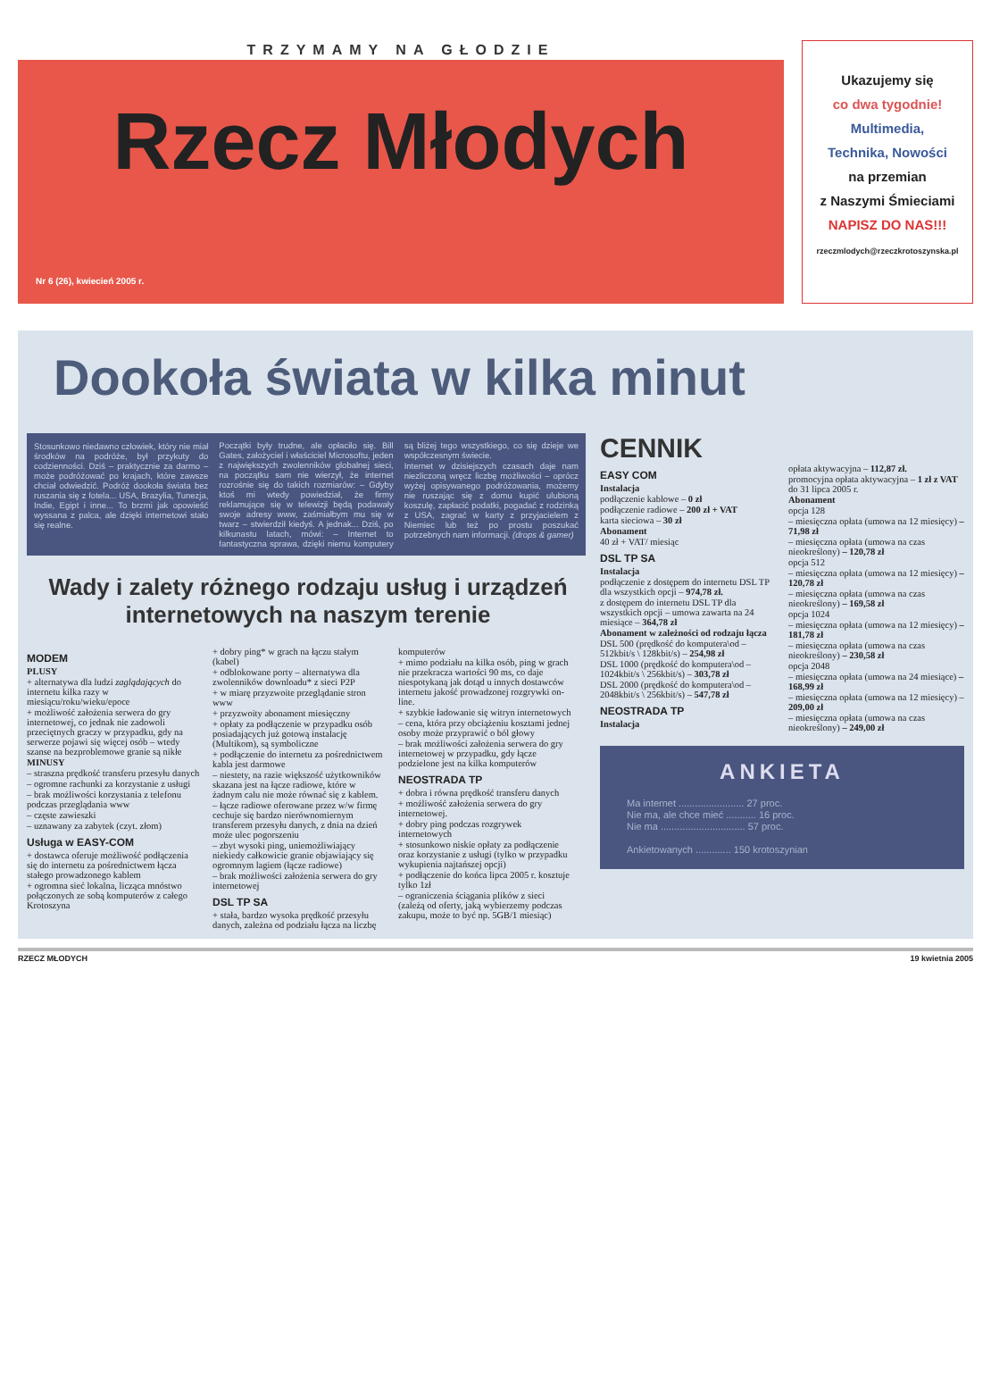TRZYMAMY NA GŁODZIE
Rzecz Młodych
Nr 6 (26), kwiecień 2005 r.
Ukazujemy się
co dwa tygodnie!
Multimedia,
Technika, Nowości
na przemian
z Naszymi Śmieciami
NAPISZ DO NAS!!!
rzeczmlodych@rzeczkrotoszynska.pl
Dookoła świata w kilka minut
Stosunkowo niedawno człowiek, który nie miał środków na podróże, był przykuty do codzienności. Dziś – praktycznie za darmo – może podróżować po krajach, które zawsze chciał odwiedzić. Podróż dookoła świata bez ruszania się z fotela... USA, Brazylia, Tunezja, Indie, Egipt i inne... To brzmi jak opowieść wyssana z palca, ale dzięki internetowi stało się realne.
Początki były trudne, ale opłaciło się. Bill Gates, założyciel i właściciel Microsoftu, jeden z największych zwolenników globalnej sieci, na początku sam nie wierzył, że internet rozrośnie się do takich rozmiarów: – Gdyby ktoś mi wtedy powiedział, że firmy reklamujące się w telewizji będą podawały swoje adresy www, zaśmiałbym mu się w twarz – stwierdził kiedyś. A jednak... Dziś, po kilkunastu latach, mówi: – Internet to fantastyczna sprawa, dzięki niemu komputery są bliżej tego wszystkiego, co się dzieje we współczesnym świecie.
Internet w dzisiejszych czasach daje nam niezliczoną wręcz liczbę możliwości – oprócz wyżej opisywanego podróżowania, możemy nie ruszając się z domu kupić ulubioną koszulę, zapłacić podatki, pogadać z rodzinką z USA, zagrać w karty z przyjacielem z Niemiec lub też po prostu poszukać potrzebnych nam informacji. (drops & gamer)
Wady i zalety różnego rodzaju usług i urządzeń internetowych na naszym terenie
MODEM
PLUSY
+ alternatywa dla ludzi zaglądających do internetu kilka razy w miesiącu/roku/wieku/epoce
+ możliwość założenia serwera do gry internetowej, co jednak nie zadowoli przeciętnych graczy w przypadku, gdy na serwerze pojawi się więcej osób – wtedy szanse na bezproblemowe granie są nikłe
MINUSY
– straszna prędkość transferu przesyłu danych
– ogromne rachunki za korzystanie z usługi
– brak możliwości korzystania z telefonu podczas przeglądania www
– częste zawieszki
– uznawany za zabytek (czyt. złom)
Usługa w EASY-COM
+ dostawca oferuje możliwość podłączenia się do internetu za pośrednictwem łącza stałego prowadzonego kablem
+ ogromna sieć lokalna, licząca mnóstwo połączonych ze sobą komputerów z całego Krotoszyna
+ dobry ping* w grach na łączu stałym (kabel)
+ odblokowane porty – alternatywa dla zwolenników downloadu* z sieci P2P
+ w miarę przyzwoite przeglądanie stron www
+ przyzwoity abonament miesięczny
+ opłaty za podłączenie w przypadku osób posiadających już gotową instalację (Multikom), są symboliczne
+ podłączenie do internetu za pośrednictwem kabla jest darmowe
– niestety, na razie większość użytkowników skazana jest na łącze radiowe, które w żadnym calu nie może równać się z kablem.
– łącze radiowe oferowane przez w/w firmę cechuje się bardzo nierównomiernym transferem przesyłu danych, z dnia na dzień może ulec pogorszeniu
– zbyt wysoki ping, uniemożliwiający niekiedy całkowicie granie objawiający się ogromnym lagiem (łącze radiowe)
– brak możliwości założenia serwera do gry internetowej
DSL TP SA
+ stała, bardzo wysoka prędkość przesyłu danych, zależna od podziału łącza na liczbę komputerów
+ mimo podziału na kilka osób, ping w grach nie przekracza wartości 90 ms, co daje niespotykaną jak dotąd u innych dostawców internetu jakość prowadzonej rozgrywki on-line.
+ szybkie ładowanie się witryn internetowych
– cena, która przy obciążeniu kosztami jednej osoby może przyprawić o ból głowy
– brak możliwości założenia serwera do gry internetowej w przypadku, gdy łącze podzielone jest na kilka komputerów
NEOSTRADA TP
+ dobra i równa prędkość transferu danych
+ możliwość założenia serwera do gry internetowej.
+ dobry ping podczas rozgrywek internetowych
+ stosunkowo niskie opłaty za podłączenie oraz korzystanie z usługi (tylko w przypadku wykupienia najtańszej opcji)
+ podłączenie do końca lipca 2005 r. kosztuje tylko 1zł
– ograniczenia ściągania plików z sieci (zależą od oferty, jaką wybierzemy podczas zakupu, może to być np. 5GB/1 miesiąc)
CENNIK
EASY COM
Instalacja
podłączenie kablowe – 0 zł
podłączenie radiowe – 200 zł + VAT
karta sieciowa – 30 zł
Abonament
40 zł + VAT/ miesiąc
DSL TP SA
Instalacja
podłączenie z dostępem do internetu DSL TP dla wszystkich opcji – 974,78 zł.
z dostępem do internetu DSL TP dla wszystkich opcji – umowa zawarta na 24 miesiące – 364,78 zł
Abonament w zależności od rodzaju łącza
DSL 500 (prędkość do komputera\od – 512kbit/s \ 128kbit/s) – 254,98 zł
DSL 1000 (prędkość do komputera\od – 1024kbit/s \ 256kbit/s) – 303,78 zł
DSL 2000 (prędkość do komputera\od – 2048kbit/s \ 256kbit/s) – 547,78 zł
NEOSTRADA TP
Instalacja
opłata aktywacyjna – 112,87 zł.
promocyjna opłata aktywacyjna – 1 zł z VAT do 31 lipca 2005 r.
Abonament
opcja 128
– miesięczna opłata (umowa na 12 miesięcy) – 71,98 zł
– miesięczna opłata (umowa na czas nieokreślony) – 120,78 zł
opcja 512
– miesięczna opłata (umowa na 12 miesięcy) – 120,78 zł
– miesięczna opłata (umowa na czas nieokreślony) – 169,58 zł
opcja 1024
– miesięczna opłata (umowa na 12 miesięcy) – 181,78 zł
– miesięczna opłata (umowa na czas nieokreślony) – 230,58 zł
opcja 2048
– miesięczna opłata (umowa na 24 miesiące) – 168,99 zł
– miesięczna opłata (umowa na 12 miesięcy) – 209,00 zł
– miesięczna opłata (umowa na czas nieokreślony) – 249,00 zł
ANKIETA
Ma internet ........................ 27 proc.
Nie ma, ale chce mieć ........... 16 proc.
Nie ma ............................... 57 proc.
Ankietowanych ............. 150 krotoszynian
RZECZ MŁODYCH 19 kwietnia 2005